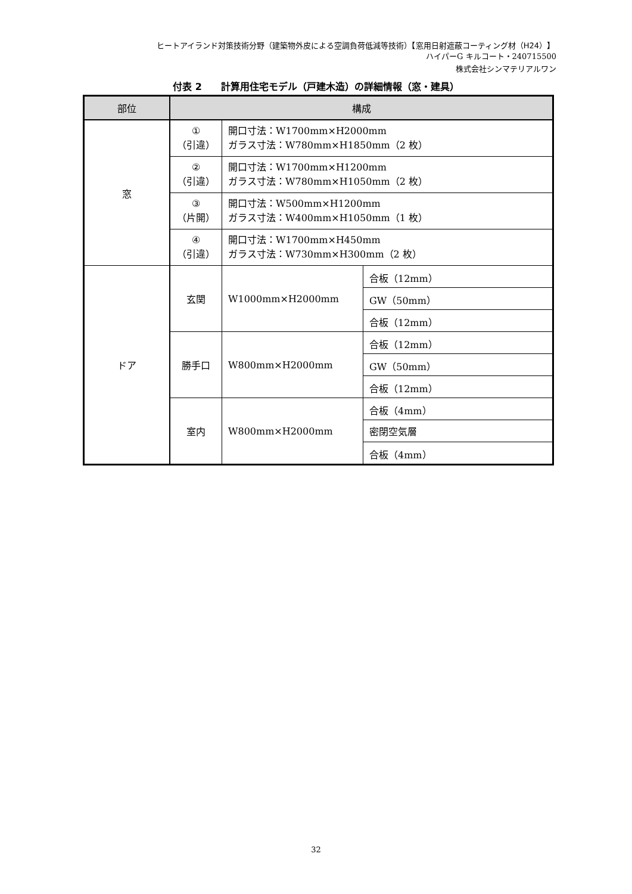ヒートアイランド対策技術分野（建築物外皮による空調負荷低減等技術）【窓用日射遮蔽コーティング材（H24）】
ハイパーG キルコート・240715500
株式会社シンマテリアルワン
付表 2　　計算用住宅モデル（戸建木造）の詳細情報（窓・建具）
| 部位 | 構成 | | |
| --- | --- | --- | --- |
| 窓 | ① （引違） | 開口寸法：W1700mm×H2000mm ガラス寸法：W780mm×H1850mm（2 枚） | |
| | ② （引違） | 開口寸法：W1700mm×H1200mm ガラス寸法：W780mm×H1050mm（2 枚） | |
| | ③ （片開） | 開口寸法：W500mm×H1200mm ガラス寸法：W400mm×H1050mm（1 枚） | |
| | ④ （引違） | 開口寸法：W1700mm×H450mm ガラス寸法：W730mm×H300mm（2 枚） | |
| ドア | 玄関 | W1000mm×H2000mm | 合板（12mm） |
| | | | GW（50mm） |
| | | | 合板（12mm） |
| | 勝手口 | W800mm×H2000mm | 合板（12mm） |
| | | | GW（50mm） |
| | | | 合板（12mm） |
| | 室内 | W800mm×H2000mm | 合板（4mm） |
| | | | 密閉空気層 |
| | | | 合板（4mm） |
32